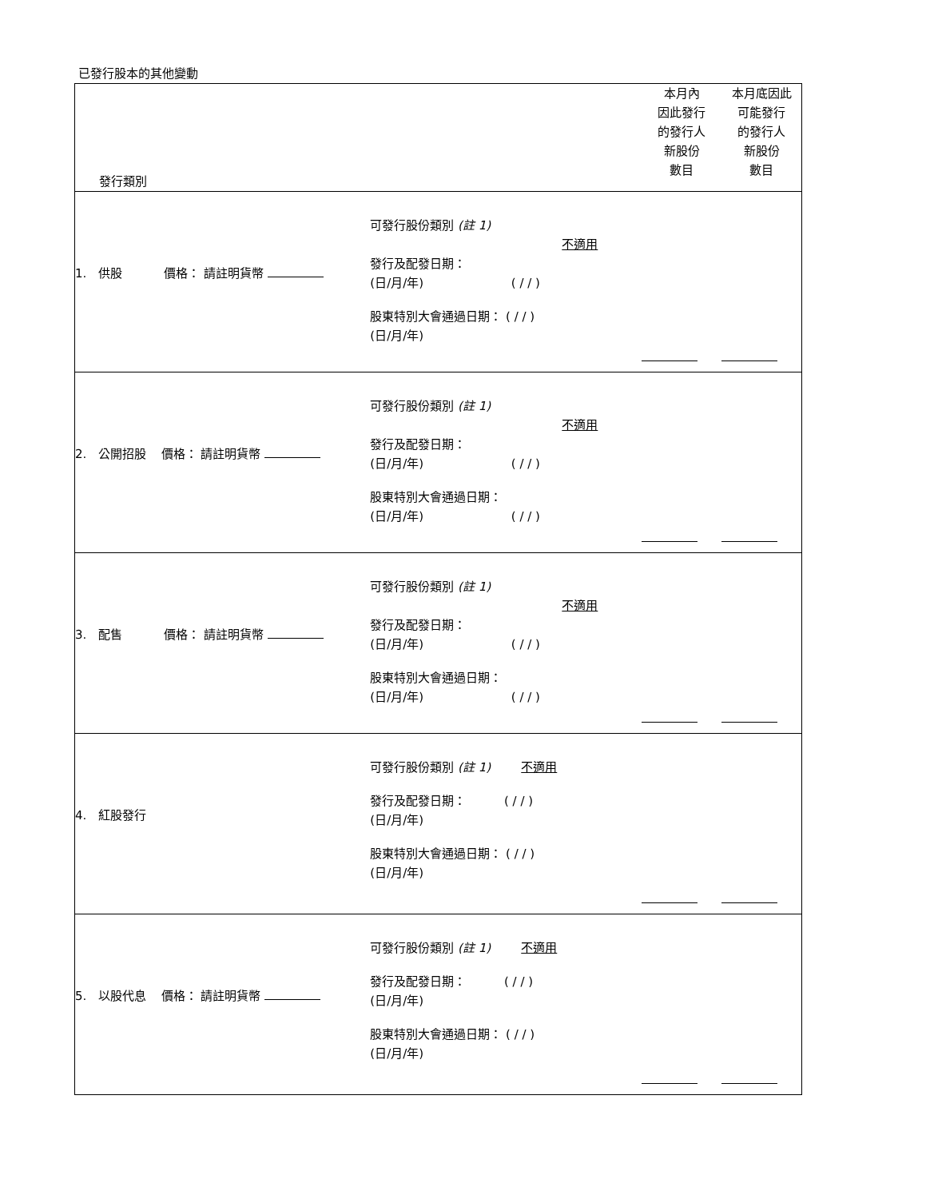已發行股本的其他變動
| 發行類別 | | 本月內 因此發行 的發行人 新股份 數目 | 本月底因此 可能發行 的發行人 新股份 數目 |
| 1. 供股 價格： 請註明貨幣 | 可發行股份類別 (註 1) 不適用 發行及配發日期： (日/月/年) ( / / ) 股東特別大會通過日期： ( / / ) (日/月/年) | | |
| 2. 公開招股 價格： 請註明貨幣 | 可發行股份類別 (註 1) 不適用 發行及配發日期： (日/月/年) ( / / ) 股東特別大會通過日期： (日/月/年) ( / / ) | | |
| 3. 配售 價格： 請註明貨幣 | 可發行股份類別 (註 1) 不適用 發行及配發日期： (日/月/年) ( / / ) 股東特別大會通過日期： (日/月/年) ( / / ) | | |
| 4. 紅股發行 | 可發行股份類別 (註 1) 不適用 發行及配發日期： ( / / ) (日/月/年) 股東特別大會通過日期： ( / / ) (日/月/年) | | |
| 5. 以股代息 價格： 請註明貨幣 | 可發行股份類別 (註 1) 不適用 發行及配發日期： ( / / ) (日/月/年) 股東特別大會通過日期： ( / / ) (日/月/年) | | |